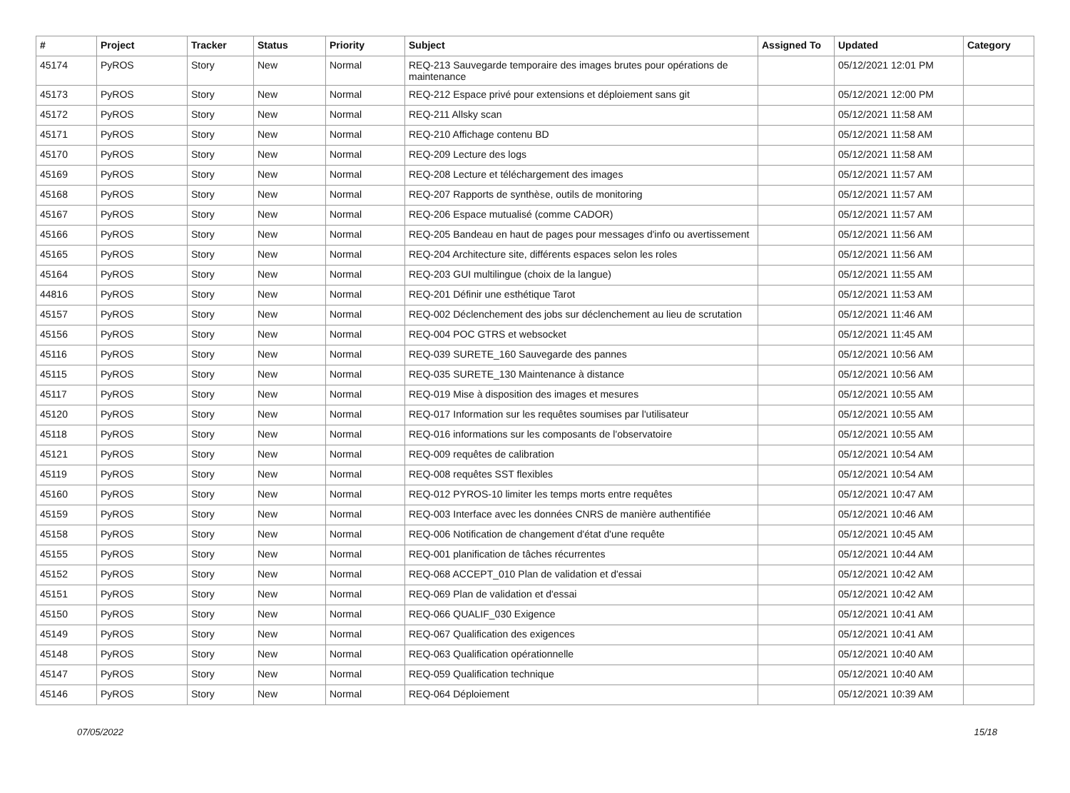| # | Project | Tracker | Status | Priority | Subject | Assigned To | Updated | Category |
| --- | --- | --- | --- | --- | --- | --- | --- | --- |
| 45174 | PyROS | Story | New | Normal | REQ-213 Sauvegarde temporaire des images brutes pour opérations de maintenance | | 05/12/2021 12:01 PM | |
| 45173 | PyROS | Story | New | Normal | REQ-212 Espace privé pour extensions et déploiement sans git | | 05/12/2021 12:00 PM | |
| 45172 | PyROS | Story | New | Normal | REQ-211 Allsky scan | | 05/12/2021 11:58 AM | |
| 45171 | PyROS | Story | New | Normal | REQ-210 Affichage contenu BD | | 05/12/2021 11:58 AM | |
| 45170 | PyROS | Story | New | Normal | REQ-209 Lecture des logs | | 05/12/2021 11:58 AM | |
| 45169 | PyROS | Story | New | Normal | REQ-208 Lecture et téléchargement des images | | 05/12/2021 11:57 AM | |
| 45168 | PyROS | Story | New | Normal | REQ-207 Rapports de synthèse, outils de monitoring | | 05/12/2021 11:57 AM | |
| 45167 | PyROS | Story | New | Normal | REQ-206 Espace mutualisé (comme CADOR) | | 05/12/2021 11:57 AM | |
| 45166 | PyROS | Story | New | Normal | REQ-205 Bandeau en haut de pages pour messages d'info ou avertissement | | 05/12/2021 11:56 AM | |
| 45165 | PyROS | Story | New | Normal | REQ-204 Architecture site, différents espaces selon les roles | | 05/12/2021 11:56 AM | |
| 45164 | PyROS | Story | New | Normal | REQ-203 GUI multilingue (choix de la langue) | | 05/12/2021 11:55 AM | |
| 44816 | PyROS | Story | New | Normal | REQ-201 Définir une esthétique Tarot | | 05/12/2021 11:53 AM | |
| 45157 | PyROS | Story | New | Normal | REQ-002 Déclenchement des jobs sur déclenchement au lieu de scrutation | | 05/12/2021 11:46 AM | |
| 45156 | PyROS | Story | New | Normal | REQ-004 POC GTRS et websocket | | 05/12/2021 11:45 AM | |
| 45116 | PyROS | Story | New | Normal | REQ-039 SURETE_160 Sauvegarde des pannes | | 05/12/2021 10:56 AM | |
| 45115 | PyROS | Story | New | Normal | REQ-035 SURETE_130 Maintenance à distance | | 05/12/2021 10:56 AM | |
| 45117 | PyROS | Story | New | Normal | REQ-019 Mise à disposition des images et mesures | | 05/12/2021 10:55 AM | |
| 45120 | PyROS | Story | New | Normal | REQ-017 Information sur les requêtes soumises par l'utilisateur | | 05/12/2021 10:55 AM | |
| 45118 | PyROS | Story | New | Normal | REQ-016 informations sur les composants de l'observatoire | | 05/12/2021 10:55 AM | |
| 45121 | PyROS | Story | New | Normal | REQ-009 requêtes de calibration | | 05/12/2021 10:54 AM | |
| 45119 | PyROS | Story | New | Normal | REQ-008 requêtes SST flexibles | | 05/12/2021 10:54 AM | |
| 45160 | PyROS | Story | New | Normal | REQ-012 PYROS-10 limiter les temps morts entre requêtes | | 05/12/2021 10:47 AM | |
| 45159 | PyROS | Story | New | Normal | REQ-003 Interface avec les données CNRS de manière authentifiée | | 05/12/2021 10:46 AM | |
| 45158 | PyROS | Story | New | Normal | REQ-006 Notification de changement d'état d'une requête | | 05/12/2021 10:45 AM | |
| 45155 | PyROS | Story | New | Normal | REQ-001 planification de tâches récurrentes | | 05/12/2021 10:44 AM | |
| 45152 | PyROS | Story | New | Normal | REQ-068 ACCEPT_010 Plan de validation et d'essai | | 05/12/2021 10:42 AM | |
| 45151 | PyROS | Story | New | Normal | REQ-069 Plan de validation et d'essai | | 05/12/2021 10:42 AM | |
| 45150 | PyROS | Story | New | Normal | REQ-066 QUALIF_030 Exigence | | 05/12/2021 10:41 AM | |
| 45149 | PyROS | Story | New | Normal | REQ-067 Qualification des exigences | | 05/12/2021 10:41 AM | |
| 45148 | PyROS | Story | New | Normal | REQ-063 Qualification opérationnelle | | 05/12/2021 10:40 AM | |
| 45147 | PyROS | Story | New | Normal | REQ-059 Qualification technique | | 05/12/2021 10:40 AM | |
| 45146 | PyROS | Story | New | Normal | REQ-064 Déploiement | | 05/12/2021 10:39 AM | |
07/05/2022 15/18